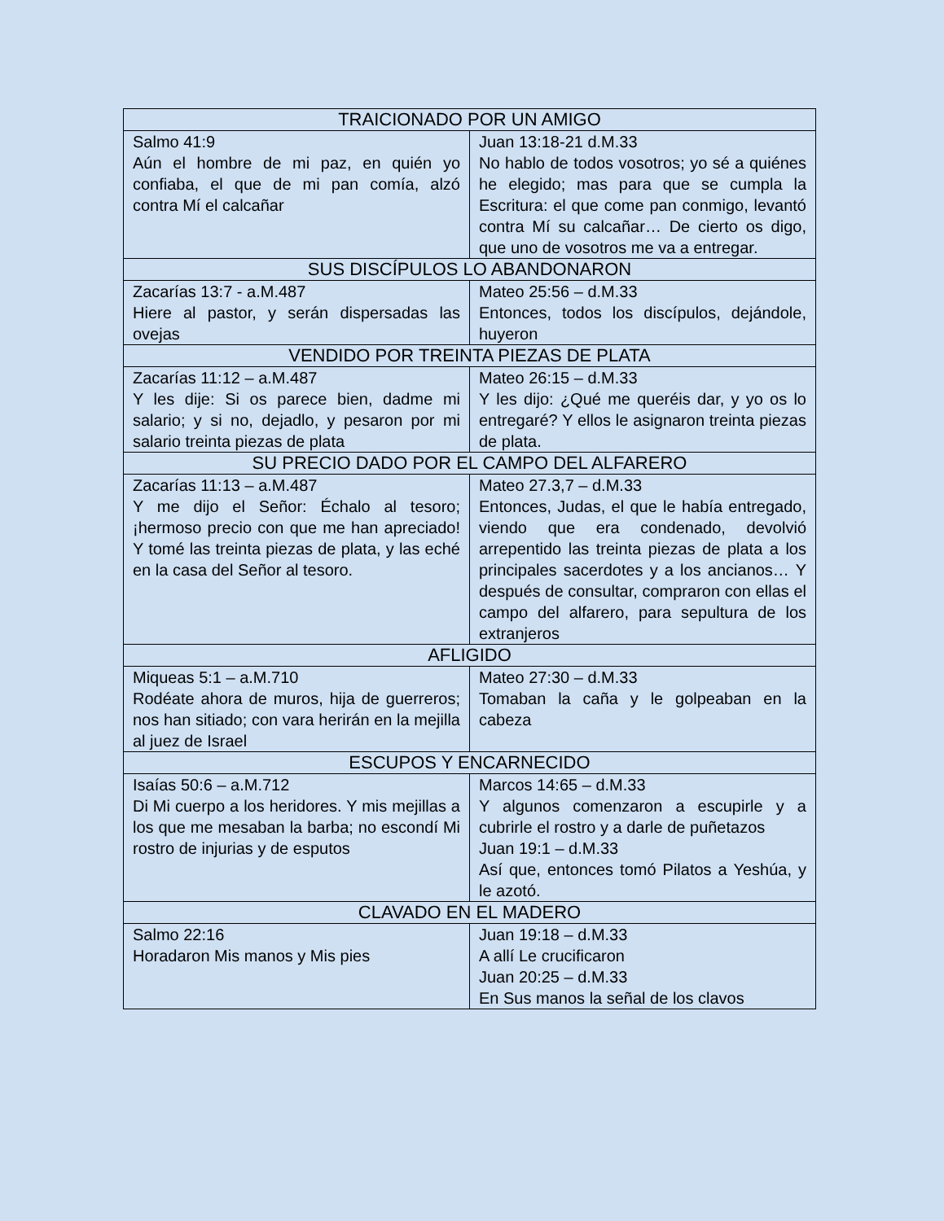| TRAICIONADO POR UN AMIGO | |
| --- | --- |
| Salmo 41:9 Aún el hombre de mi paz, en quién yo confiaba, el que de mi pan comía, alzó contra Mí el calcañar | Juan 13:18-21 d.M.33 No hablo de todos vosotros; yo sé a quiénes he elegido; mas para que se cumpla la Escritura: el que come pan conmigo, levantó contra Mí su calcañar… De cierto os digo, que uno de vosotros me va a entregar. |
| SUS DISCÍPULOS LO ABANDONARON | |
| Zacarías 13:7 - a.M.487 Hiere al pastor, y serán dispersadas las ovejas | Mateo 25:56 – d.M.33 Entonces, todos los discípulos, dejándole, huyeron |
| VENDIDO POR TREINTA PIEZAS DE PLATA | |
| Zacarías 11:12 – a.M.487 Y les dije: Si os parece bien, dadme mi salario; y si no, dejadlo, y pesaron por mi salario treinta piezas de plata | Mateo 26:15 – d.M.33 Y les dijo: ¿Qué me queréis dar, y yo os lo entregaré? Y ellos le asignaron treinta piezas de plata. |
| SU PRECIO DADO POR EL CAMPO DEL ALFARERO | |
| Zacarías 11:13 – a.M.487 Y me dijo el Señor: Échalo al tesoro; ¡hermoso precio con que me han apreciado! Y tomé las treinta piezas de plata, y las eché en la casa del Señor al tesoro. | Mateo 27.3,7 – d.M.33 Entonces, Judas, el que le había entregado, viendo que era condenado, devolvió arrepentido las treinta piezas de plata a los principales sacerdotes y a los ancianos… Y después de consultar, compraron con ellas el campo del alfarero, para sepultura de los extranjeros |
| AFLIGIDO | |
| Miqueas 5:1 – a.M.710 Rodéate ahora de muros, hija de guerreros; nos han sitiado; con vara herirán en la mejilla al juez de Israel | Mateo 27:30 – d.M.33 Tomaban la caña y le golpeaban en la cabeza |
| ESCUPOS Y ENCARNECIDO | |
| Isaías 50:6 – a.M.712 Di Mi cuerpo a los heridores. Y mis mejillas a los que me mesaban la barba; no escondí Mi rostro de injurias y de esputos | Marcos 14:65 – d.M.33 Y algunos comenzaron a escupirle y a cubrirle el rostro y a darle de puñetazos Juan 19:1 – d.M.33 Así que, entonces tomó Pilatos a Yeshúa, y le azotó. |
| CLAVADO EN EL MADERO | |
| Salmo 22:16 Horadaron Mis manos y Mis pies | Juan 19:18 – d.M.33 A allí Le crucificaron Juan 20:25 – d.M.33 En Sus manos la señal de los clavos |